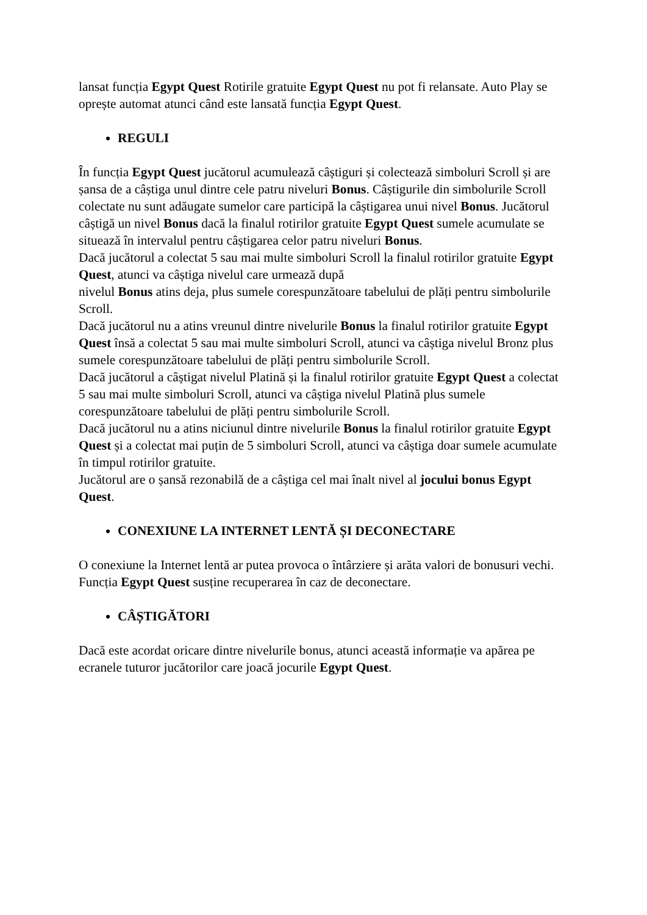lansat funcția Egypt Quest Rotirile gratuite Egypt Quest nu pot fi relansate. Auto Play se oprește automat atunci când este lansată funcția Egypt Quest.
REGULI
În funcția Egypt Quest jucătorul acumulează câștiguri și colectează simboluri Scroll și are șansa de a câștiga unul dintre cele patru niveluri Bonus. Câștigurile din simbolurile Scroll colectate nu sunt adăugate sumelor care participă la câștigarea unui nivel Bonus. Jucătorul câștigă un nivel Bonus dacă la finalul rotirilor gratuite Egypt Quest sumele acumulate se situează în intervalul pentru câștigarea celor patru niveluri Bonus.
Dacă jucătorul a colectat 5 sau mai multe simboluri Scroll la finalul rotirilor gratuite Egypt Quest, atunci va câștiga nivelul care urmează după
nivelul Bonus atins deja, plus sumele corespunzătoare tabelului de plăți pentru simbolurile Scroll.
Dacă jucătorul nu a atins vreunul dintre nivelurile Bonus la finalul rotirilor gratuite Egypt Quest însă a colectat 5 sau mai multe simboluri Scroll, atunci va câștiga nivelul Bronz plus sumele corespunzătoare tabelului de plăți pentru simbolurile Scroll.
Dacă jucătorul a câștigat nivelul Platină și la finalul rotirilor gratuite Egypt Quest a colectat 5 sau mai multe simboluri Scroll, atunci va câștiga nivelul Platină plus sumele corespunzătoare tabelului de plăți pentru simbolurile Scroll.
Dacă jucătorul nu a atins niciunul dintre nivelurile Bonus la finalul rotirilor gratuite Egypt Quest și a colectat mai puțin de 5 simboluri Scroll, atunci va câștiga doar sumele acumulate în timpul rotirilor gratuite.
Jucătorul are o șansă rezonabilă de a câștiga cel mai înalt nivel al jocului bonus Egypt Quest.
CONEXIUNE LA INTERNET LENTĂ ȘI DECONECTARE
O conexiune la Internet lentă ar putea provoca o întârziere și arăta valori de bonusuri vechi.
Funcția Egypt Quest susține recuperarea în caz de deconectare.
CÂȘTIGĂTORI
Dacă este acordat oricare dintre nivelurile bonus, atunci această informație va apărea pe ecranele tuturor jucătorilor care joacă jocurile Egypt Quest.